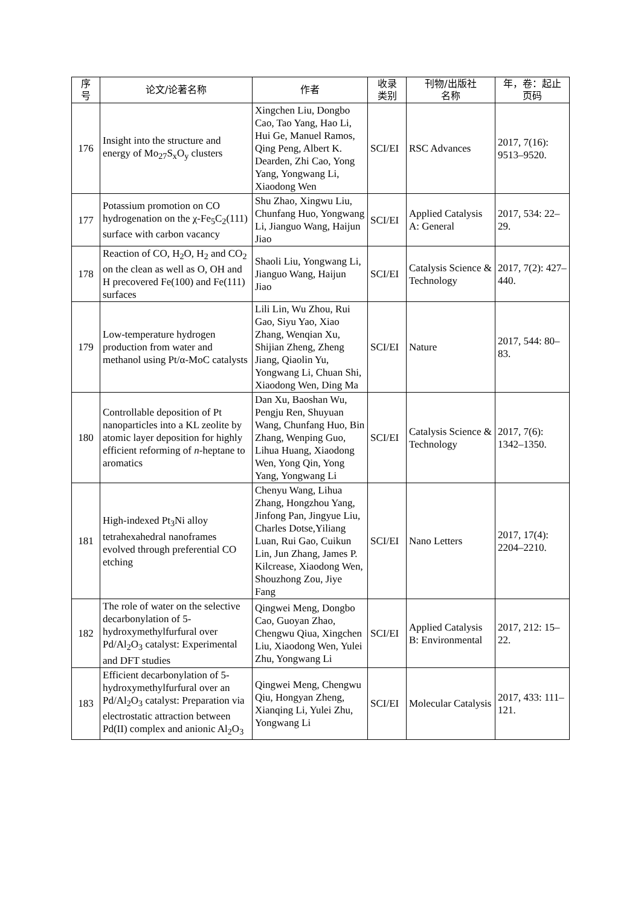| 序 号 | 论文/论著名称 | 作者 | 收录 类别 | 刊物/出版社 名称 | 年，卷：起止 页码 |
| --- | --- | --- | --- | --- | --- |
| 176 | Insight into the structure and energy of Mo<sub>27</sub>S<sub>x</sub>O<sub>y</sub> clusters | Xingchen Liu, Dongbo Cao, Tao Yang, Hao Li, Hui Ge, Manuel Ramos, Qing Peng, Albert K. Dearden, Zhi Cao, Yong Yang, Yongwang Li, Xiaodong Wen | SCI/EI | RSC Advances | 2017, 7(16): 9513–9520. |
| 177 | Potassium promotion on CO hydrogenation on the χ-Fe<sub>5</sub>C<sub>2</sub>(111) surface with carbon vacancy | Shu Zhao, Xingwu Liu, Chunfang Huo, Yongwang Li, Jianguo Wang, Haijun Jiao | SCI/EI | Applied Catalysis A: General | 2017, 534: 22–29. |
| 178 | Reaction of CO, H<sub>2</sub>O, H<sub>2</sub> and CO<sub>2</sub> on the clean as well as O, OH and H precovered Fe(100) and Fe(111) surfaces | Shaoli Liu, Yongwang Li, Jianguo Wang, Haijun Jiao | SCI/EI | Catalysis Science & Technology | 2017, 7(2): 427–440. |
| 179 | Low-temperature hydrogen production from water and methanol using Pt/α-MoC catalysts | Lili Lin, Wu Zhou, Rui Gao, Siyu Yao, Xiao Zhang, Wenqian Xu, Shijian Zheng, Zheng Jiang, Qiaolin Yu, Yongwang Li, Chuan Shi, Xiaodong Wen, Ding Ma | SCI/EI | Nature | 2017, 544: 80–83. |
| 180 | Controllable deposition of Pt nanoparticles into a KL zeolite by atomic layer deposition for highly efficient reforming of n -heptane to aromatics | Dan Xu, Baoshan Wu, Pengju Ren, Shuyuan Wang, Chunfang Huo, Bin Zhang, Wenping Guo, Lihua Huang, Xiaodong Wen, Yong Qin, Yong Yang, Yongwang Li | SCI/EI | Catalysis Science & Technology | 2017, 7(6): 1342–1350. |
| 181 | High-indexed Pt<sub>3</sub>Ni alloy tetrahexahedral nanoframes evolved through preferential CO etching | Chenyu Wang, Lihua Zhang, Hongzhou Yang, Jinfong Pan, Jingyue Liu, Charles Dotse,Yiliang Luan, Rui Gao, Cuikun Lin, Jun Zhang, James P. Kilcrease, Xiaodong Wen, Shouzhong Zou, Jiye Fang | SCI/EI | Nano Letters | 2017, 17(4): 2204–2210. |
| 182 | The role of water on the selective decarbonylation of 5-hydroxymethylfurfural over Pd/Al<sub>2</sub>O<sub>3</sub> catalyst: Experimental and DFT studies | Qingwei Meng, Dongbo Cao, Guoyan Zhao, Chengwu Qiua, Xingchen Liu, Xiaodong Wen, Yulei Zhu, Yongwang Li | SCI/EI | Applied Catalysis B: Environmental | 2017, 212: 15–22. |
| 183 | Efficient decarbonylation of 5-hydroxymethylfurfural over an Pd/Al<sub>2</sub>O<sub>3</sub> catalyst: Preparation via electrostatic attraction between Pd(II) complex and anionic Al<sub>2</sub>O<sub>3</sub> | Qingwei Meng, Chengwu Qiu, Hongyan Zheng, Xianqing Li, Yulei Zhu, Yongwang Li | SCI/EI | Molecular Catalysis | 2017, 433: 111–121. |